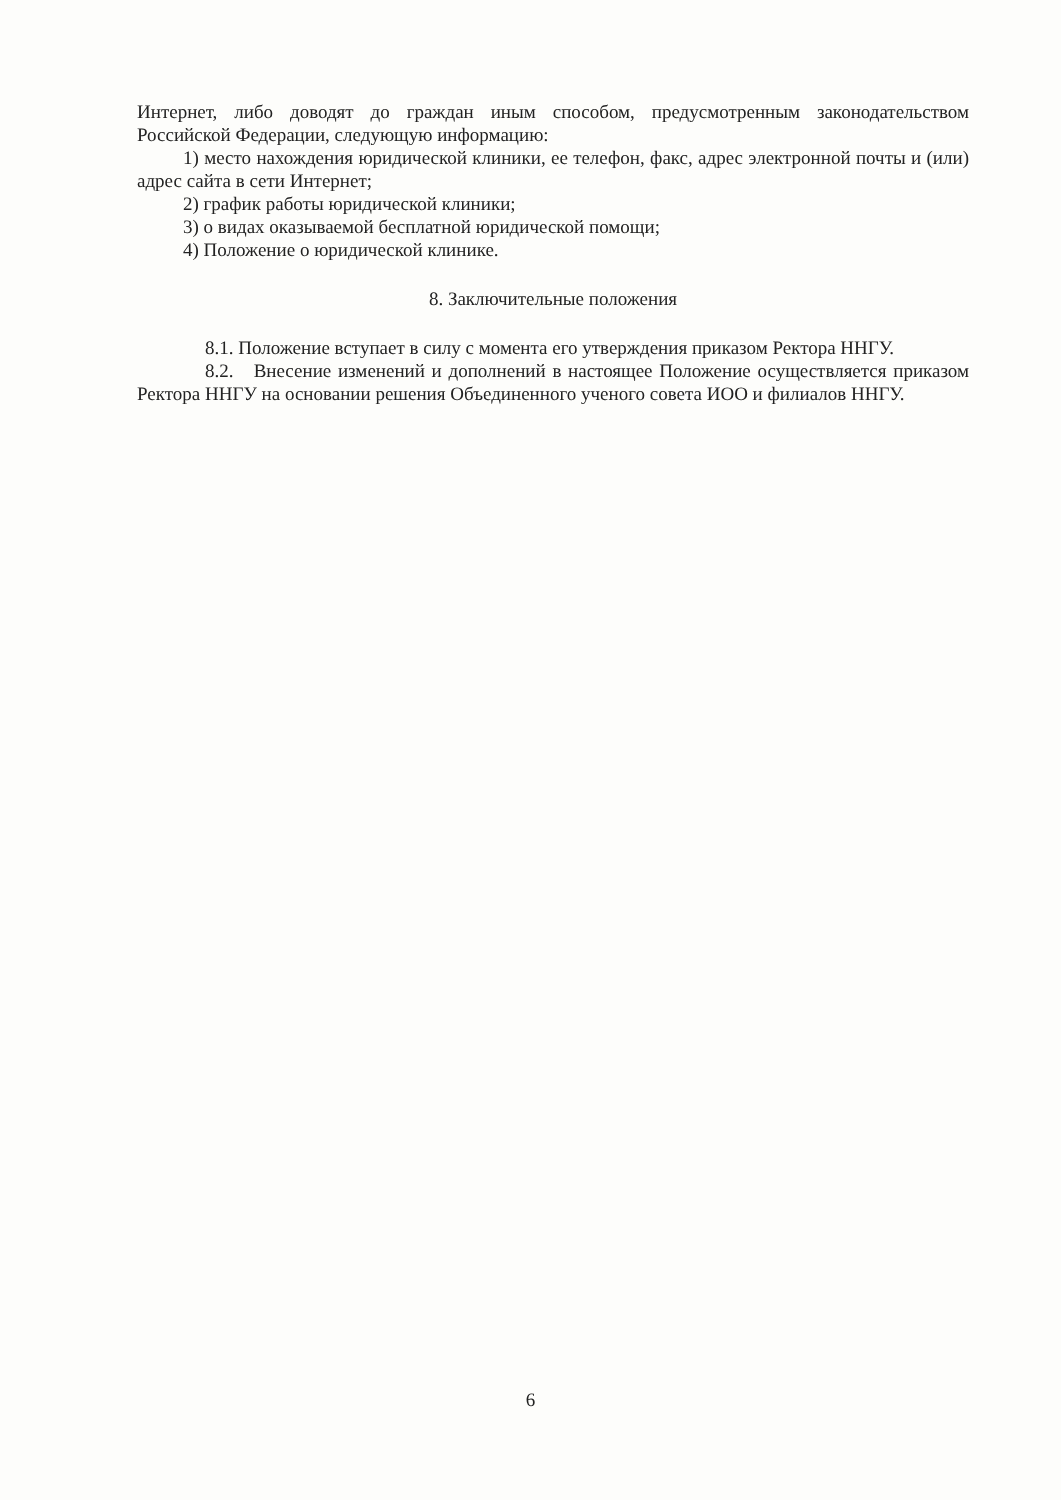Интернет, либо доводят до граждан иным способом, предусмотренным законодательством Российской Федерации, следующую информацию:
1) место нахождения юридической клиники, ее телефон, факс, адрес электронной почты и (или) адрес сайта в сети Интернет;
2) график работы юридической клиники;
3) о видах оказываемой бесплатной юридической помощи;
4) Положение о юридической клинике.
8. Заключительные положения
8.1. Положение вступает в силу с момента его утверждения приказом Ректора ННГУ.
8.2. Внесение изменений и дополнений в настоящее Положение осуществляется приказом Ректора ННГУ на основании решения Объединенного ученого совета ИОО и филиалов ННГУ.
6